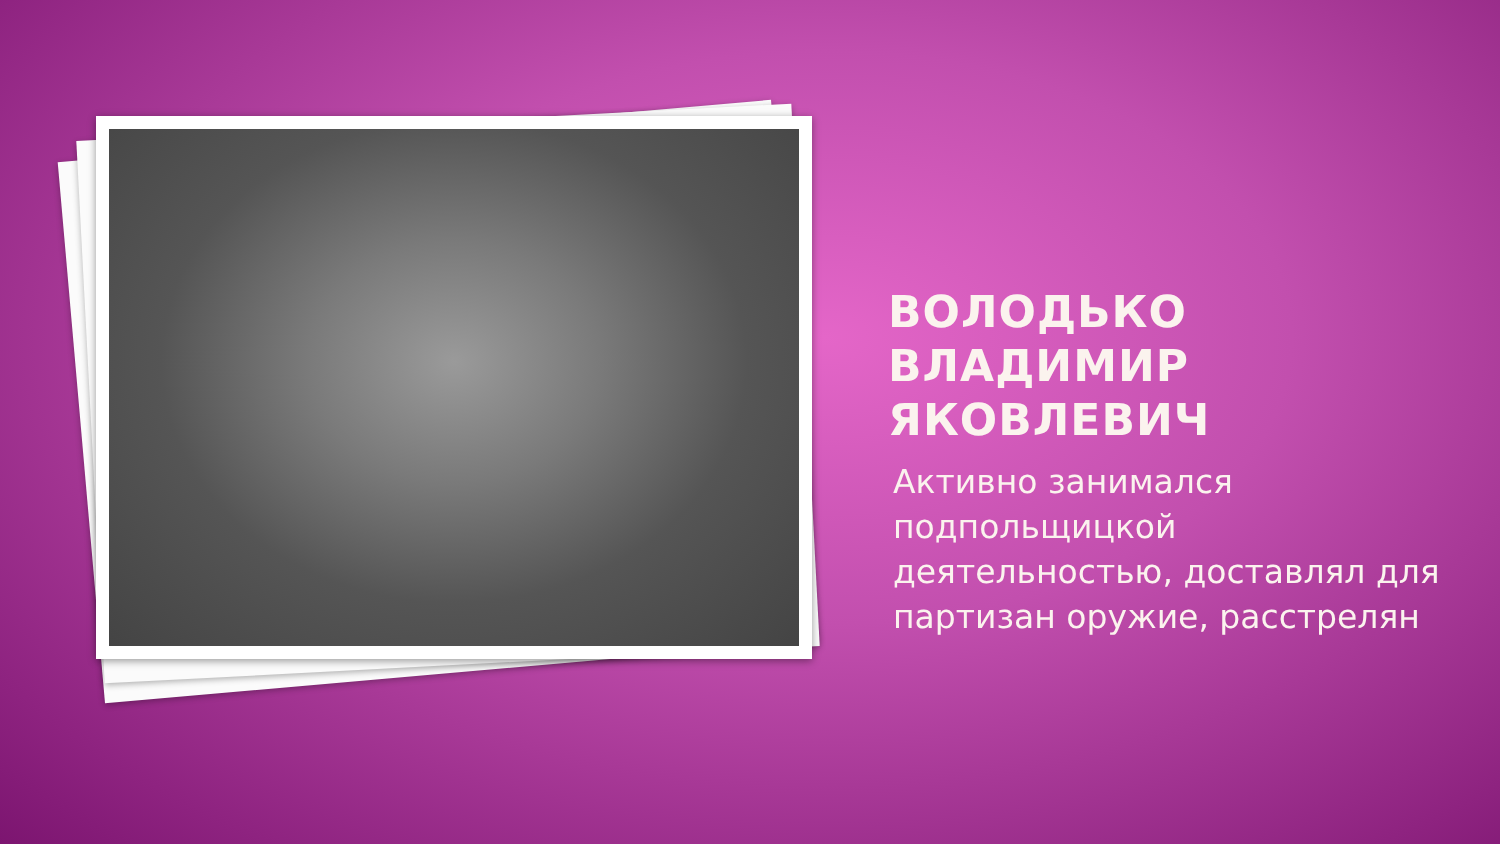ВОЛОДЬКО ВЛАДИМИР ЯКОВЛЕВИЧ
Активно занимался подпольщицкой деятельностью, доставлял для партизан оружие, расстрелян